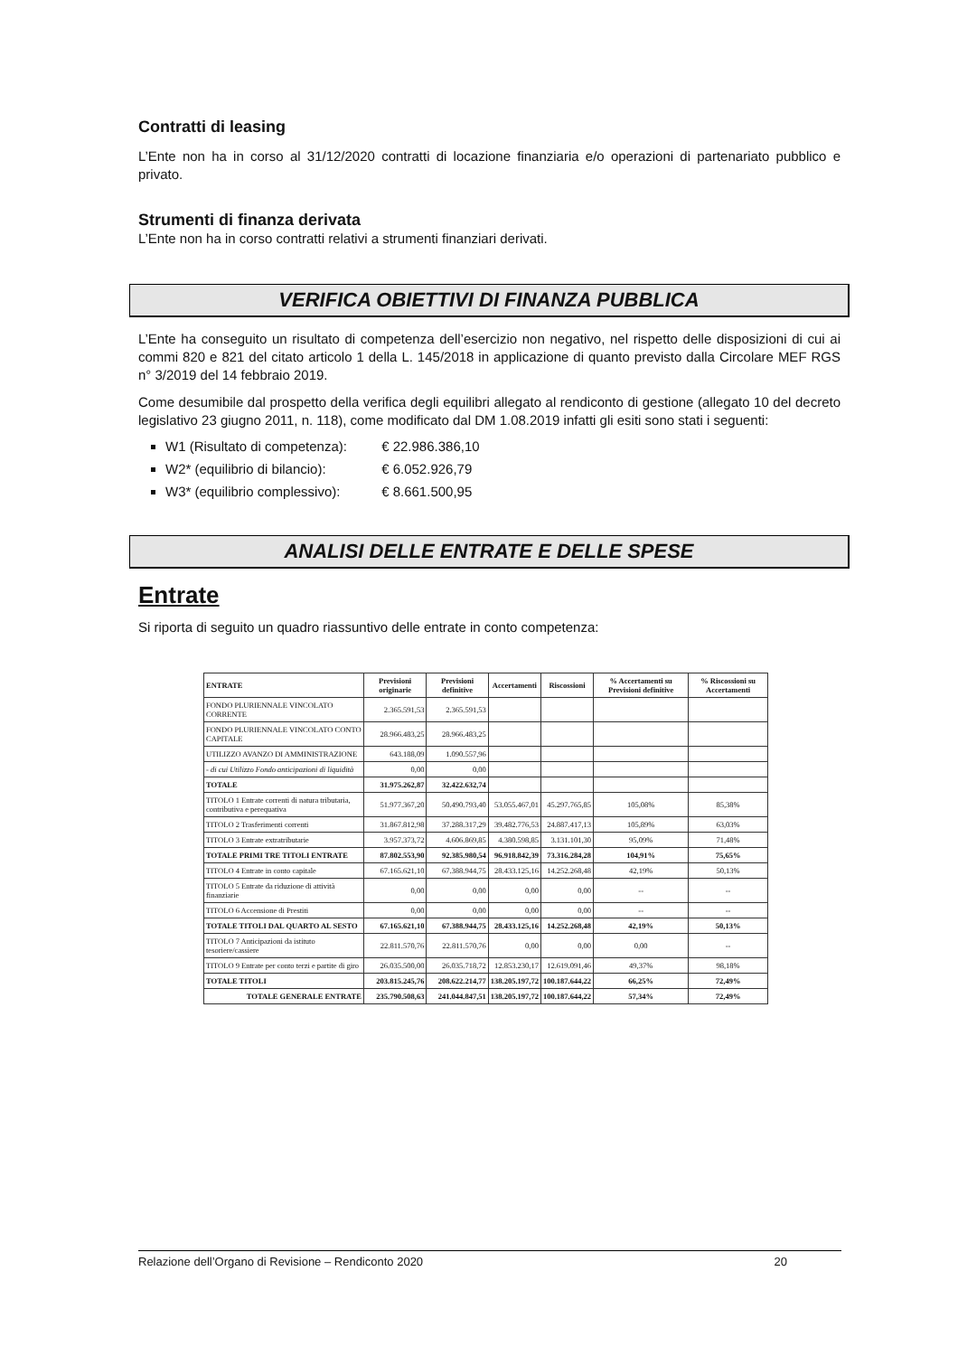Contratti di leasing
L’Ente non ha in corso al 31/12/2020 contratti di locazione finanziaria e/o operazioni di partenariato pubblico e privato.
Strumenti di finanza derivata
L’Ente non ha in corso contratti relativi a strumenti finanziari derivati.
VERIFICA OBIETTIVI DI FINANZA PUBBLICA
L’Ente ha conseguito un risultato di competenza dell’esercizio non negativo, nel rispetto delle disposizioni di cui ai commi 820 e 821 del citato articolo 1 della L. 145/2018 in applicazione di quanto previsto dalla Circolare MEF RGS n° 3/2019 del 14 febbraio 2019.
Come desumibile dal prospetto della verifica degli equilibri allegato al rendiconto di gestione (allegato 10 del decreto legislativo 23 giugno 2011, n. 118), come modificato dal DM 1.08.2019 infatti gli esiti sono stati i seguenti:
W1 (Risultato di competenza): € 22.986.386,10
W2* (equilibrio di bilancio): € 6.052.926,79
W3* (equilibrio complessivo): € 8.661.500,95
ANALISI DELLE ENTRATE E DELLE SPESE
Entrate
Si riporta di seguito un quadro riassuntivo delle entrate in conto competenza:
| ENTRATE | Previsioni originarie | Previsioni definitive | Accertamenti | Riscossioni | % Accertamenti su Previsioni definitive | % Riscossioni su Accertamenti |
| --- | --- | --- | --- | --- | --- | --- |
| FONDO PLURIENNALE VINCOLATO CORRENTE | 2.365.591,53 | 2.365.591,53 | | | | |
| FONDO PLURIENNALE VINCOLATO CONTO CAPITALE | 28.966.483,25 | 28.966.483,25 | | | | |
| UTILIZZO AVANZO DI AMMINISTRAZIONE | 643.188,09 | 1.090.557,96 | | | | |
| - di cui Utilizzo Fondo anticipazioni di liquidità | 0,00 | 0,00 | | | | |
| TOTALE | 31.975.262,87 | 32.422.632,74 | | | | |
| TITOLO 1 Entrate correnti di natura tributaria, contributiva e perequativa | 51.977.367,20 | 50.490.793,40 | 53.055.467,01 | 45.297.765,85 | 105,08% | 85,38% |
| TITOLO 2 Trasferimenti correnti | 31.867.812,98 | 37.288.317,29 | 39.482.776,53 | 24.887.417,13 | 105,89% | 63,03% |
| TITOLO 3 Entrate extratributarie | 3.957.373,72 | 4.606.869,85 | 4.380.598,85 | 3.131.101,30 | 95,09% | 71,48% |
| TOTALE PRIMI TRE TITOLI ENTRATE | 87.802.553,90 | 92.385.980,54 | 96.918.842,39 | 73.316.284,28 | 104,91% | 75,65% |
| TITOLO 4 Entrate in conto capitale | 67.165.621,10 | 67.388.944,75 | 28.433.125,16 | 14.252.268,48 | 42,19% | 50,13% |
| TITOLO 5 Entrate da riduzione di attività finanziarie | 0,00 | 0,00 | 0,00 | 0,00 | -- | -- |
| TITOLO 6 Accensione di Prestiti | 0,00 | 0,00 | 0,00 | 0,00 | -- | -- |
| TOTALE TITOLI DAL QUARTO AL SESTO | 67.165.621,10 | 67.388.944,75 | 28.433.125,16 | 14.252.268,48 | 42,19% | 50,13% |
| TITOLO 7 Anticipazioni da istituto tesoriere/cassiere | 22.811.570,76 | 22.811.570,76 | 0,00 | 0,00 | 0,00 | -- |
| TITOLO 9 Entrate per conto terzi e partite di giro | 26.035.500,00 | 26.035.718,72 | 12.853.230,17 | 12.619.091,46 | 49,37% | 98,18% |
| TOTALE TITOLI | 203.815.245,76 | 208.622.214,77 | 138.205.197,72 | 100.187.644,22 | 66,25% | 72,49% |
| TOTALE GENERALE ENTRATE | 235.790.508,63 | 241.044.847,51 | 138.205.197,72 | 100.187.644,22 | 57,34% | 72,49% |
Relazione dell’Organo di Revisione – Rendiconto 2020 20